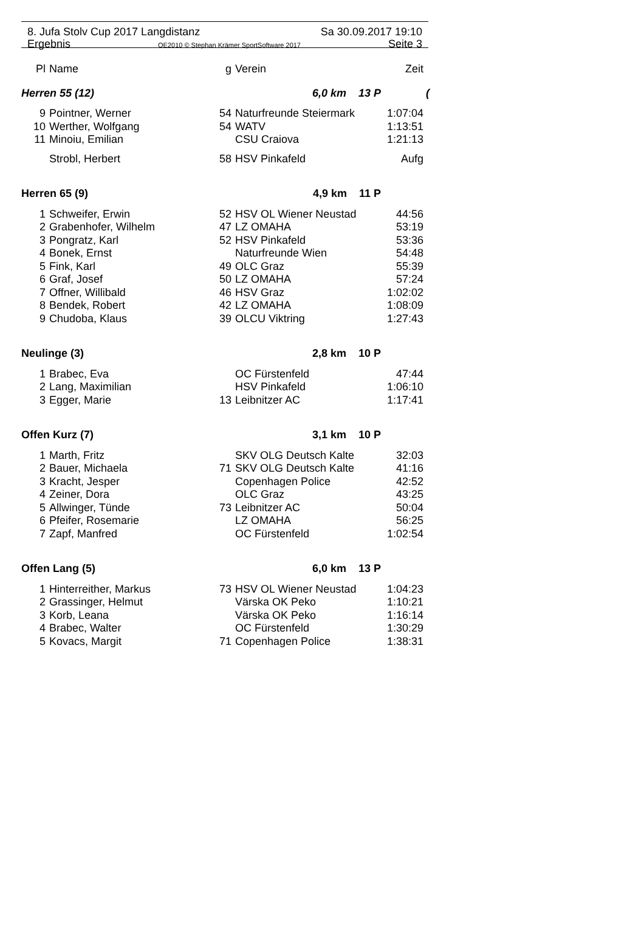8. Jufa Stolv Cup 2017 Langdistanz Sa 30.09.2017 19:10
Ergebnis OE2010 © Stephan Krämer SportSoftware 2017 Seite 3
| Pl | Name | g | Verein | Zeit |
| --- | --- | --- | --- | --- |
| Herren 55 (12) | | 6,0 km 13 P | | ( |
| 9 | Pointner, Werner | 54 | Naturfreunde Steiermark | 1:07:04 |
| 10 | Werther, Wolfgang | 54 | WATV | 1:13:51 |
| 11 | Minoiu, Emilian | | CSU Craiova | 1:21:13 |
| | Strobl, Herbert | 58 | HSV Pinkafeld | Aufg |
| Herren 65 (9) | | 4,9 km 11 P | | |
| 1 | Schweifer, Erwin | 52 | HSV OL Wiener Neustad | 44:56 |
| 2 | Grabenhofer, Wilhelm | 47 | LZ OMAHA | 53:19 |
| 3 | Pongratz, Karl | 52 | HSV Pinkafeld | 53:36 |
| 4 | Bonek, Ernst | | Naturfreunde Wien | 54:48 |
| 5 | Fink, Karl | 49 | OLC Graz | 55:39 |
| 6 | Graf, Josef | 50 | LZ OMAHA | 57:24 |
| 7 | Offner, Willibald | 46 | HSV Graz | 1:02:02 |
| 8 | Bendek, Robert | 42 | LZ OMAHA | 1:08:09 |
| 9 | Chudoba, Klaus | 39 | OLCU Viktring | 1:27:43 |
| Neulinge (3) | | 2,8 km 10 P | | |
| 1 | Brabec, Eva | | OC Fürstenfeld | 47:44 |
| 2 | Lang, Maximilian | | HSV Pinkafeld | 1:06:10 |
| 3 | Egger, Marie | 13 | Leibnitzer AC | 1:17:41 |
| Offen Kurz (7) | | 3,1 km 10 P | | |
| 1 | Marth, Fritz | | SKV OLG Deutsch Kalte | 32:03 |
| 2 | Bauer, Michaela | 71 | SKV OLG Deutsch Kalte | 41:16 |
| 3 | Kracht, Jesper | | Copenhagen Police | 42:52 |
| 4 | Zeiner, Dora | | OLC Graz | 43:25 |
| 5 | Allwinger, Tünde | 73 | Leibnitzer AC | 50:04 |
| 6 | Pfeifer, Rosemarie | | LZ OMAHA | 56:25 |
| 7 | Zapf, Manfred | | OC Fürstenfeld | 1:02:54 |
| Offen Lang (5) | | 6,0 km 13 P | | |
| 1 | Hinterreither, Markus | 73 | HSV OL Wiener Neustad | 1:04:23 |
| 2 | Grassinger, Helmut | | Värska OK Peko | 1:10:21 |
| 3 | Korb, Leana | | Värska OK Peko | 1:16:14 |
| 4 | Brabec, Walter | | OC Fürstenfeld | 1:30:29 |
| 5 | Kovacs, Margit | 71 | Copenhagen Police | 1:38:31 |